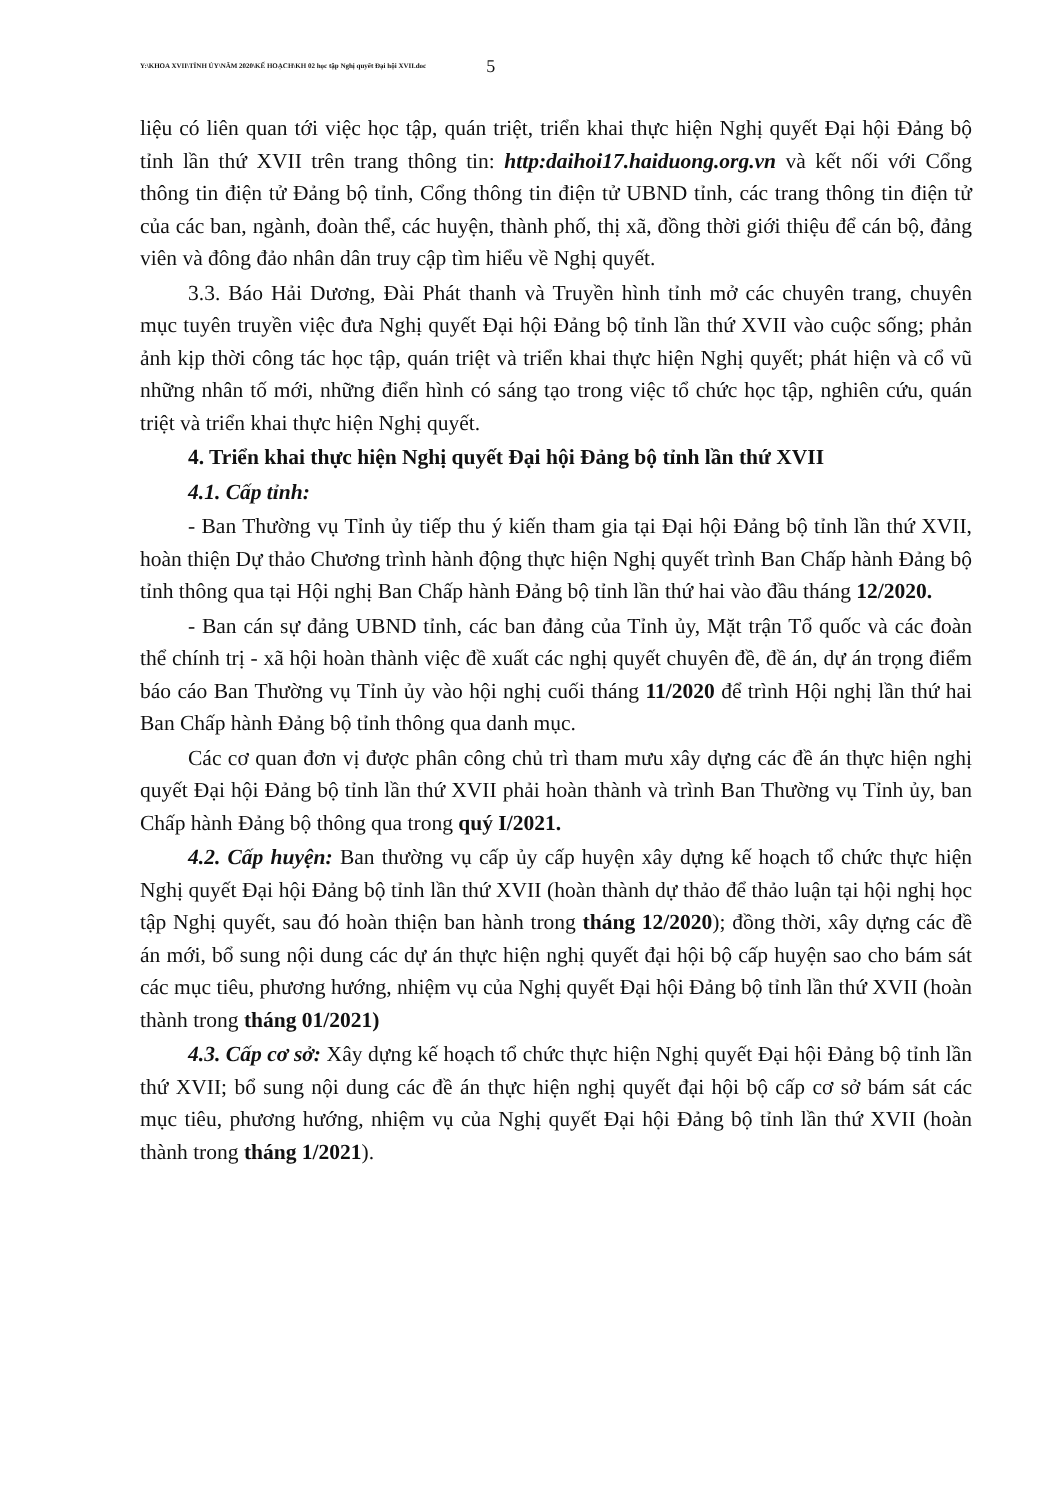Y:\KHOA XVII\TỈNH ỦY\NĂM 2020\KẾ HOẠCH\KH 02 học tập Nghị quyết Đại hội XVII.doc 5
liệu có liên quan tới việc học tập, quán triệt, triển khai thực hiện Nghị quyết Đại hội Đảng bộ tỉnh lần thứ XVII trên trang thông tin: http:daihoi17.haiduong.org.vn và kết nối với Cổng thông tin điện tử Đảng bộ tỉnh, Cổng thông tin điện tử UBND tỉnh, các trang thông tin điện tử của các ban, ngành, đoàn thể, các huyện, thành phố, thị xã, đồng thời giới thiệu để cán bộ, đảng viên và đông đảo nhân dân truy cập tìm hiểu về Nghị quyết.
3.3. Báo Hải Dương, Đài Phát thanh và Truyền hình tỉnh mở các chuyên trang, chuyên mục tuyên truyền việc đưa Nghị quyết Đại hội Đảng bộ tỉnh lần thứ XVII vào cuộc sống; phản ảnh kịp thời công tác học tập, quán triệt và triển khai thực hiện Nghị quyết; phát hiện và cổ vũ những nhân tố mới, những điển hình có sáng tạo trong việc tổ chức học tập, nghiên cứu, quán triệt và triển khai thực hiện Nghị quyết.
4. Triển khai thực hiện Nghị quyết Đại hội Đảng bộ tỉnh lần thứ XVII
4.1. Cấp tỉnh:
- Ban Thường vụ Tỉnh ủy tiếp thu ý kiến tham gia tại Đại hội Đảng bộ tỉnh lần thứ XVII, hoàn thiện Dự thảo Chương trình hành động thực hiện Nghị quyết trình Ban Chấp hành Đảng bộ tỉnh thông qua tại Hội nghị Ban Chấp hành Đảng bộ tỉnh lần thứ hai vào đầu tháng 12/2020.
- Ban cán sự đảng UBND tỉnh, các ban đảng của Tỉnh ủy, Mặt trận Tổ quốc và các đoàn thể chính trị - xã hội hoàn thành việc đề xuất các nghị quyết chuyên đề, đề án, dự án trọng điểm báo cáo Ban Thường vụ Tỉnh ủy vào hội nghị cuối tháng 11/2020 để trình Hội nghị lần thứ hai Ban Chấp hành Đảng bộ tỉnh thông qua danh mục.
Các cơ quan đơn vị được phân công chủ trì tham mưu xây dựng các đề án thực hiện nghị quyết Đại hội Đảng bộ tỉnh lần thứ XVII phải hoàn thành và trình Ban Thường vụ Tỉnh ủy, ban Chấp hành Đảng bộ thông qua trong quý I/2021.
4.2. Cấp huyện: Ban thường vụ cấp ủy cấp huyện xây dựng kế hoạch tổ chức thực hiện Nghị quyết Đại hội Đảng bộ tỉnh lần thứ XVII (hoàn thành dự thảo để thảo luận tại hội nghị học tập Nghị quyết, sau đó hoàn thiện ban hành trong tháng 12/2020); đồng thời, xây dựng các đề án mới, bổ sung nội dung các dự án thực hiện nghị quyết đại hội bộ cấp huyện sao cho bám sát các mục tiêu, phương hướng, nhiệm vụ của Nghị quyết Đại hội Đảng bộ tỉnh lần thứ XVII (hoàn thành trong tháng 01/2021)
4.3. Cấp cơ sở: Xây dựng kế hoạch tổ chức thực hiện Nghị quyết Đại hội Đảng bộ tỉnh lần thứ XVII; bổ sung nội dung các đề án thực hiện nghị quyết đại hội bộ cấp cơ sở bám sát các mục tiêu, phương hướng, nhiệm vụ của Nghị quyết Đại hội Đảng bộ tỉnh lần thứ XVII (hoàn thành trong tháng 1/2021).